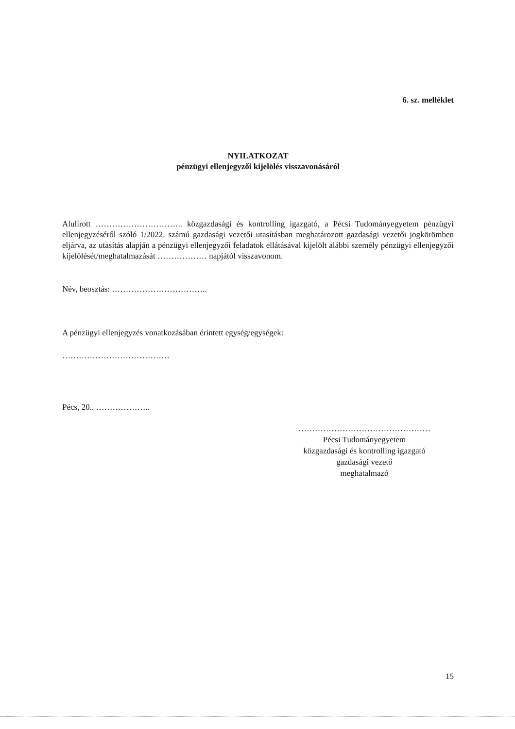6. sz. melléklet
NYILATKOZAT
pénzügyi ellenjegyzői kijelölés visszavonásáról
Alulírott ………………………….. közgazdasági és kontrolling igazgató, a Pécsi Tudományegyetem pénzügyi ellenjegyzéséről szóló 1/2022. számú gazdasági vezetői utasításban meghatározott gazdasági vezetői jogkörömben eljárva, az utasítás alapján a pénzügyi ellenjegyzői feladatok ellátásával kijelölt alábbi személy pénzügyi ellenjegyzői kijelölését/meghatalmazását ……………… napjától visszavonom.
Név, beosztás: ……………………………..
A pénzügyi ellenjegyzés vonatkozásában érintett egység/egységek:
…………………………………
Pécs, 20.. ………………..
…………………………………………
Pécsi Tudományegyetem
közgazdasági és kontrolling igazgató
gazdasági vezető
meghatalmazó
15